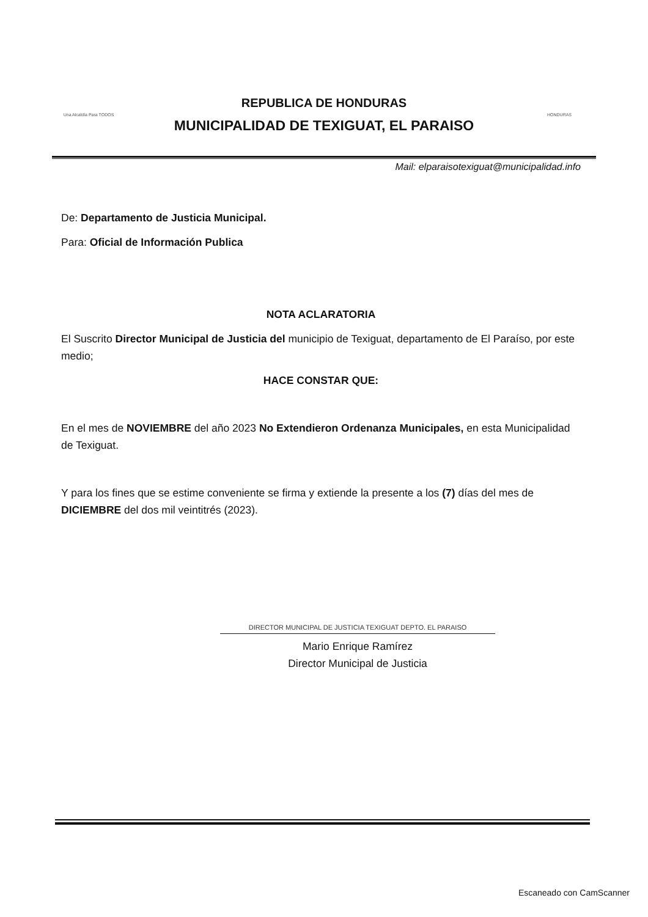Una Alcaldía Para TODOS
REPUBLICA DE HONDURAS
MUNICIPALIDAD DE TEXIGUAT, EL PARAISO
HONDURAS
Mail: elparaisotexiguat@municipalidad.info
De: Departamento de Justicia Municipal.
Para: Oficial de Información Publica
NOTA ACLARATORIA
El Suscrito Director Municipal de Justicia del municipio de Texiguat, departamento de El Paraíso, por este medio;
HACE CONSTAR QUE:
En el mes de NOVIEMBRE del año 2023 No Extendieron Ordenanza Municipales, en esta Municipalidad de Texiguat.
Y para los fines que se estime conveniente se firma y extiende la presente a los (7) días del mes de DICIEMBRE del dos mil veintitrés (2023).
DIRECTOR MUNICIPAL DE JUSTICIA TEXIGUAT DEPTO. EL PARAISO
Mario Enrique Ramírez
Director Municipal de Justicia
Escaneado con CamScanner